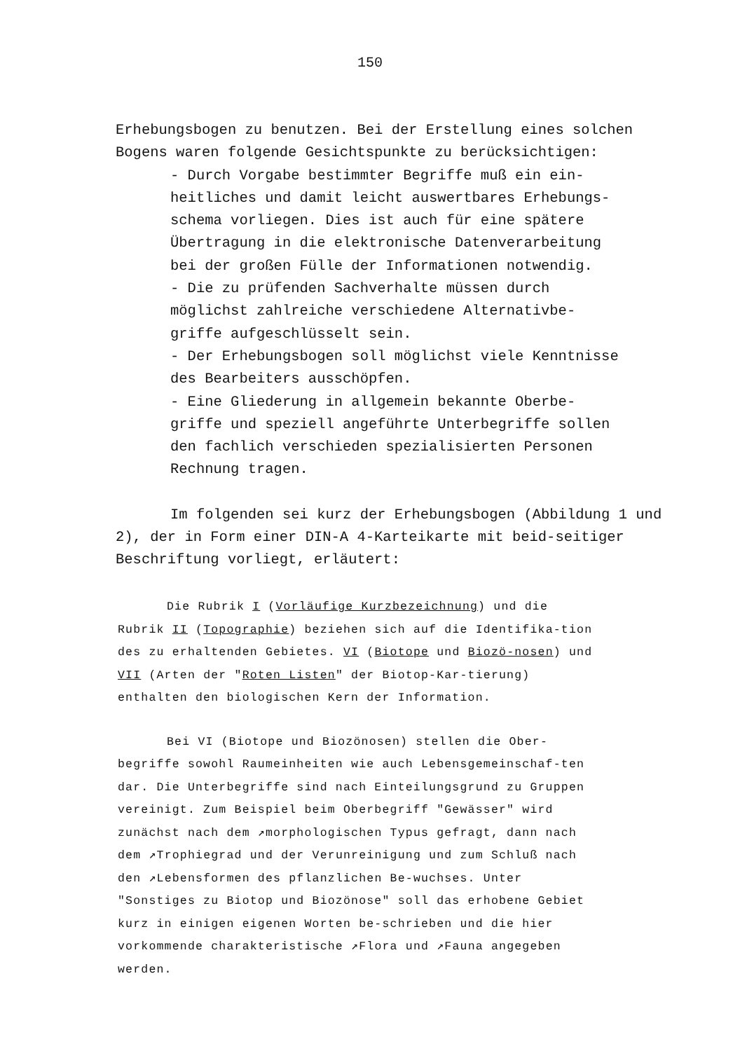150
Erhebungsbogen zu benutzen. Bei der Erstellung eines solchen Bogens waren folgende Gesichtspunkte zu berücksichtigen:
- Durch Vorgabe bestimmter Begriffe muß ein ein-
heitliches und damit leicht auswertbares Erhebungs-
schema vorliegen. Dies ist auch für eine spätere
Übertragung in die elektronische Datenverarbeitung
bei der großen Fülle der Informationen notwendig.
- Die zu prüfenden Sachverhalte müssen durch
möglichst zahlreiche verschiedene Alternativbe-
griffe aufgeschlüsselt sein.
- Der Erhebungsbogen soll möglichst viele Kenntnisse
des Bearbeiters ausschöpfen.
- Eine Gliederung in allgemein bekannte Oberbe-
griffe und speziell angeführte Unterbegriffe sollen
den fachlich verschieden spezialisierten Personen
Rechnung tragen.
Im folgenden sei kurz der Erhebungsbogen (Abbildung 1 und 2), der in Form einer DIN-A 4-Karteikarte mit beid-seitiger Beschriftung vorliegt, erläutert:
Die Rubrik I (Vorläufige Kurzbezeichnung) und die Rubrik II (Topographie) beziehen sich auf die Identifika-tion des zu erhaltenden Gebietes. VI (Biotope und Biozö-nosen) und VII (Arten der "Roten Listen" der Biotop-Kar-tierung) enthalten den biologischen Kern der Information.
Bei VI (Biotope und Biozönosen) stellen die Ober-begriffe sowohl Raumeinheiten wie auch Lebensgemeinschaf-ten dar. Die Unterbegriffe sind nach Einteilungsgrund zu Gruppen vereinigt. Zum Beispiel beim Oberbegriff "Gewässer" wird zunächst nach dem ↗morphologischen Typus gefragt, dann nach dem ↗Trophiegrad und der Verunreinigung und zum Schluß nach den ↗Lebensformen des pflanzlichen Be-wuchses. Unter "Sonstiges zu Biotop und Biozönose" soll das erhobene Gebiet kurz in einigen eigenen Worten be-schrieben und die hier vorkommende charakteristische ↗Flora und ↗Fauna angegeben werden.